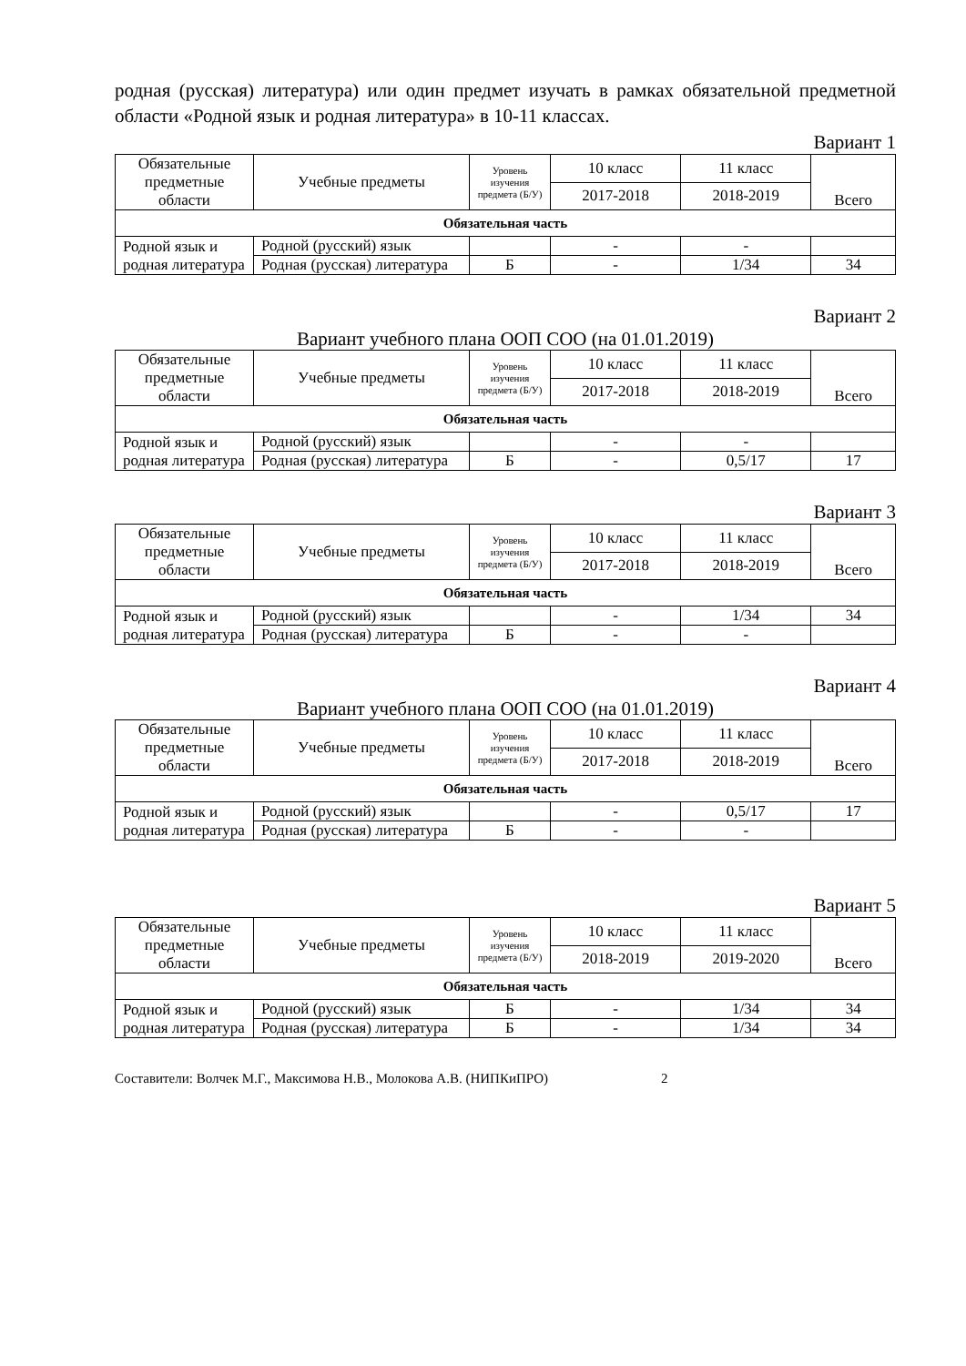родная (русская) литература) или один предмет изучать в рамках обязательной предметной области «Родной язык и родная литература» в 10-11 классах.
Вариант 1
| Обязательные предметные области | Учебные предметы | Уровень изучения предмета (Б/У) | 10 класс | 11 класс | Всего |
| --- | --- | --- | --- | --- | --- |
| | | | 2017-2018 | 2018-2019 | |
| Обязательная часть | | | | | |
| Родной язык и родная литература | Родной (русский) язык | | - | - | |
| | Родная (русская) литература | Б | - | 1/34 | 34 |
Вариант 2
Вариант учебного плана ООП СОО (на 01.01.2019)
| Обязательные предметные области | Учебные предметы | Уровень изучения предмета (Б/У) | 10 класс | 11 класс | Всего |
| --- | --- | --- | --- | --- | --- |
| | | | 2017-2018 | 2018-2019 | |
| Обязательная часть | | | | | |
| Родной язык и родная литература | Родной (русский) язык | | - | - | |
| | Родная (русская) литература | Б | - | 0,5/17 | 17 |
Вариант 3
| Обязательные предметные области | Учебные предметы | Уровень изучения предмета (Б/У) | 10 класс | 11 класс | Всего |
| --- | --- | --- | --- | --- | --- |
| | | | 2017-2018 | 2018-2019 | |
| Обязательная часть | | | | | |
| Родной язык и родная литература | Родной (русский) язык | | - | 1/34 | 34 |
| | Родная (русская) литература | Б | - | - | |
Вариант 4
Вариант учебного плана ООП СОО (на 01.01.2019)
| Обязательные предметные области | Учебные предметы | Уровень изучения предмета (Б/У) | 10 класс | 11 класс | Всего |
| --- | --- | --- | --- | --- | --- |
| | | | 2017-2018 | 2018-2019 | |
| Обязательная часть | | | | | |
| Родной язык и родная литература | Родной (русский) язык | | - | 0,5/17 | 17 |
| | Родная (русская) литература | Б | - | - | |
Вариант 5
| Обязательные предметные области | Учебные предметы | Уровень изучения предмета (Б/У) | 10 класс | 11 класс | Всего |
| --- | --- | --- | --- | --- | --- |
| | | | 2018-2019 | 2019-2020 | |
| Обязательная часть | | | | | |
| Родной язык и родная литература | Родной (русский) язык | Б | - | 1/34 | 34 |
| | Родная (русская) литература | Б | - | 1/34 | 34 |
Составители: Волчек М.Г., Максимова Н.В., Молокова А.В. (НИПКиПРО) 2